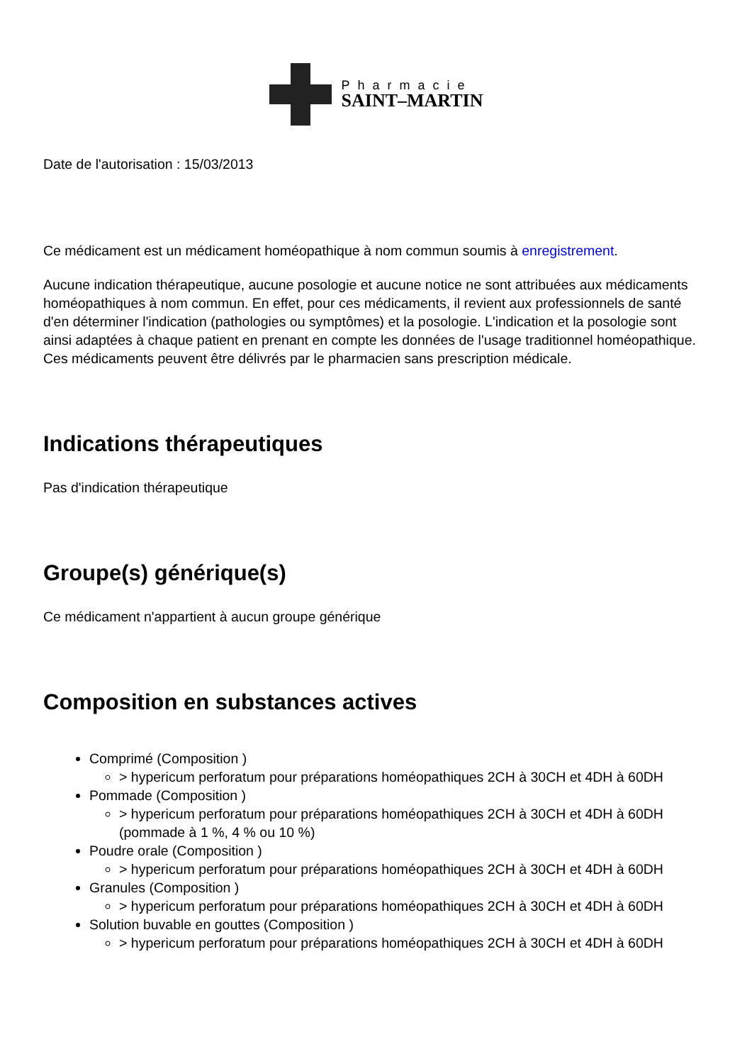Pharmacie
SAINT–MARTIN
Date de l'autorisation : 15/03/2013
Ce médicament est un médicament homéopathique à nom commun soumis à enregistrement.
Aucune indication thérapeutique, aucune posologie et aucune notice ne sont attribuées aux médicaments homéopathiques à nom commun. En effet, pour ces médicaments, il revient aux professionnels de santé d'en déterminer l'indication (pathologies ou symptômes) et la posologie. L'indication et la posologie sont ainsi adaptées à chaque patient en prenant en compte les données de l'usage traditionnel homéopathique. Ces médicaments peuvent être délivrés par le pharmacien sans prescription médicale.
Indications thérapeutiques
Pas d'indication thérapeutique
Groupe(s) générique(s)
Ce médicament n'appartient à aucun groupe générique
Composition en substances actives
Comprimé (Composition )
> hypericum perforatum pour préparations homéopathiques 2CH à 30CH et 4DH à 60DH
Pommade (Composition )
> hypericum perforatum pour préparations homéopathiques 2CH à 30CH et 4DH à 60DH (pommade à 1 %, 4 % ou 10 %)
Poudre orale (Composition )
> hypericum perforatum pour préparations homéopathiques 2CH à 30CH et 4DH à 60DH
Granules (Composition )
> hypericum perforatum pour préparations homéopathiques 2CH à 30CH et 4DH à 60DH
Solution buvable en gouttes (Composition )
> hypericum perforatum pour préparations homéopathiques 2CH à 30CH et 4DH à 60DH